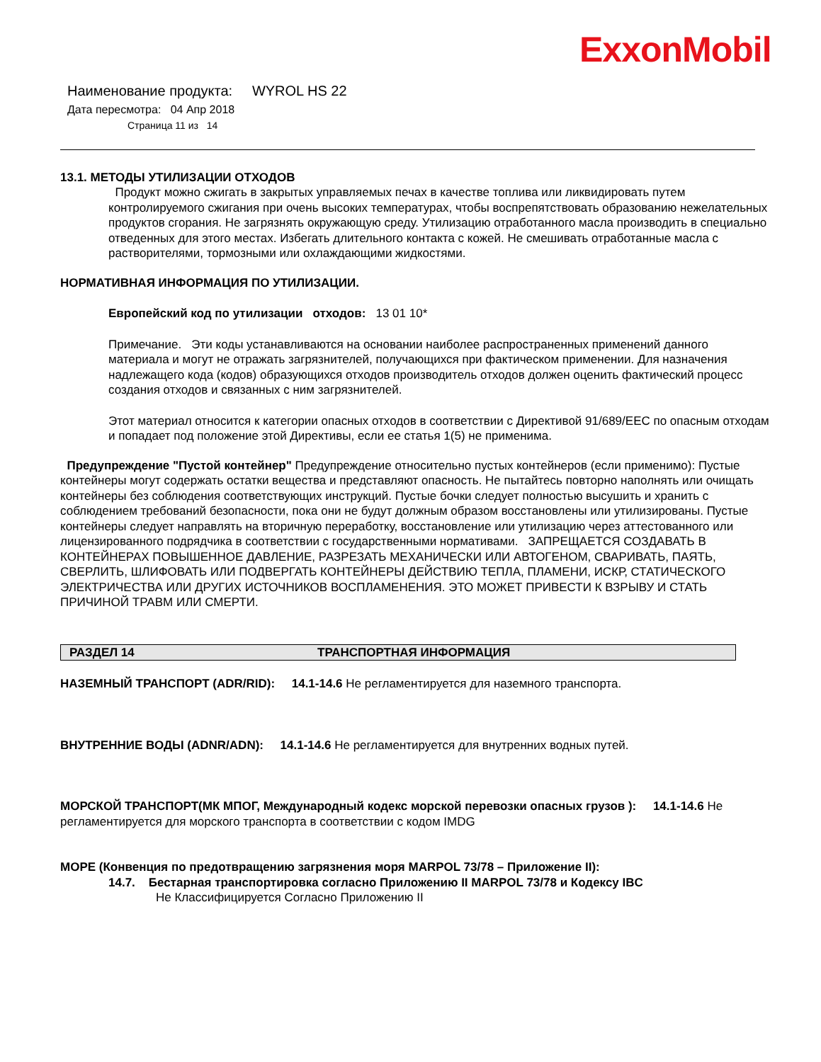ExxonMobil
Наименование продукта: WYROL HS 22
Дата пересмотра: 04 Апр 2018
Страница 11 из 14
13.1. МЕТОДЫ УТИЛИЗАЦИИ ОТХОДОВ
Продукт можно сжигать в закрытых управляемых печах в качестве топлива или ликвидировать путем контролируемого сжигания при очень высоких температурах, чтобы воспрепятствовать образованию нежелательных продуктов сгорания. Не загрязнять окружающую среду. Утилизацию отработанного масла производить в специально отведенных для этого местах. Избегать длительного контакта с кожей. Не смешивать отработанные масла с растворителями, тормозными или охлаждающими жидкостями.
НОРМАТИВНАЯ ИНФОРМАЦИЯ ПО УТИЛИЗАЦИИ.
Европейский код по утилизации отходов: 13 01 10*
Примечание. Эти коды устанавливаются на основании наиболее распространенных применений данного материала и могут не отражать загрязнителей, получающихся при фактическом применении. Для назначения надлежащего кода (кодов) образующихся отходов производитель отходов должен оценить фактический процесс создания отходов и связанных с ним загрязнителей.
Этот материал относится к категории опасных отходов в соответствии с Директивой 91/689/EEC по опасным отходам и попадает под положение этой Директивы, если ее статья 1(5) не применима.
Предупреждение "Пустой контейнер" Предупреждение относительно пустых контейнеров (если применимо): Пустые контейнеры могут содержать остатки вещества и представляют опасность. Не пытайтесь повторно наполнять или очищать контейнеры без соблюдения соответствующих инструкций. Пустые бочки следует полностью высушить и хранить с соблюдением требований безопасности, пока они не будут должным образом восстановлены или утилизированы. Пустые контейнеры следует направлять на вторичную переработку, восстановление или утилизацию через аттестованного или лицензированного подрядчика в соответствии с государственными нормативами. ЗАПРЕЩАЕТСЯ СОЗДАВАТЬ В КОНТЕЙНЕРАХ ПОВЫШЕННОЕ ДАВЛЕНИЕ, РАЗРЕЗАТЬ МЕХАНИЧЕСКИ ИЛИ АВТОГЕНОМ, СВАРИВАТЬ, ПАЯТЬ, СВЕРЛИТЬ, ШЛИФОВАТЬ ИЛИ ПОДВЕРГАТЬ КОНТЕЙНЕРЫ ДЕЙСТВИЮ ТЕПЛА, ПЛАМЕНИ, ИСКР, СТАТИЧЕСКОГО ЭЛЕКТРИЧЕСТВА ИЛИ ДРУГИХ ИСТОЧНИКОВ ВОСПЛАМЕНЕНИЯ. ЭТО МОЖЕТ ПРИВЕСТИ К ВЗРЫВУ И СТАТЬ ПРИЧИНОЙ ТРАВМ ИЛИ СМЕРТИ.
РАЗДЕЛ 14 ТРАНСПОРТНАЯ ИНФОРМАЦИЯ
НАЗЕМНЫЙ ТРАНСПОРТ (ADR/RID): 14.1-14.6 Не регламентируется для наземного транспорта.
ВНУТРЕННИЕ ВОДЫ (ADNR/ADN): 14.1-14.6 Не регламентируется для внутренних водных путей.
МОРСКОЙ ТРАНСПОРТ(МК МПОГ, Международный кодекс морской перевозки опасных грузов ): 14.1-14.6 Не регламентируется для морского транспорта в соответствии с кодом IMDG
МОРЕ (Конвенция по предотвращению загрязнения моря MARPOL 73/78 – Приложение II):
14.7. Бестарная транспортировка согласно Приложению II MARPOL 73/78 и Кодексу IBC
Не Классифицируется Согласно Приложению II